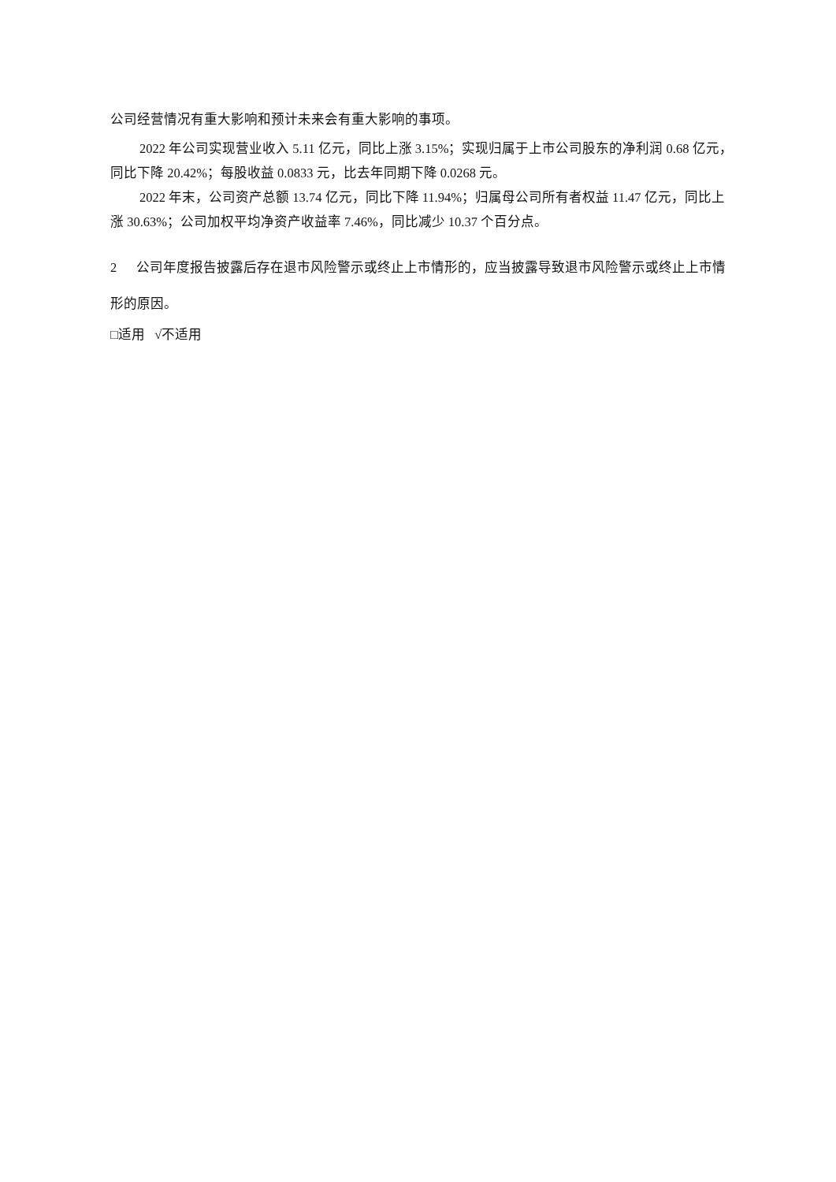公司经营情况有重大影响和预计未来会有重大影响的事项。
2022 年公司实现营业收入 5.11 亿元，同比上涨 3.15%；实现归属于上市公司股东的净利润 0.68 亿元，同比下降 20.42%；每股收益 0.0833 元，比去年同期下降 0.0268 元。
2022 年末，公司资产总额 13.74 亿元，同比下降 11.94%；归属母公司所有者权益 11.47 亿元，同比上涨 30.63%；公司加权平均净资产收益率 7.46%，同比减少 10.37 个百分点。
2 公司年度报告披露后存在退市风险警示或终止上市情形的，应当披露导致退市风险警示或终止上市情形的原因。
□适用 √不适用